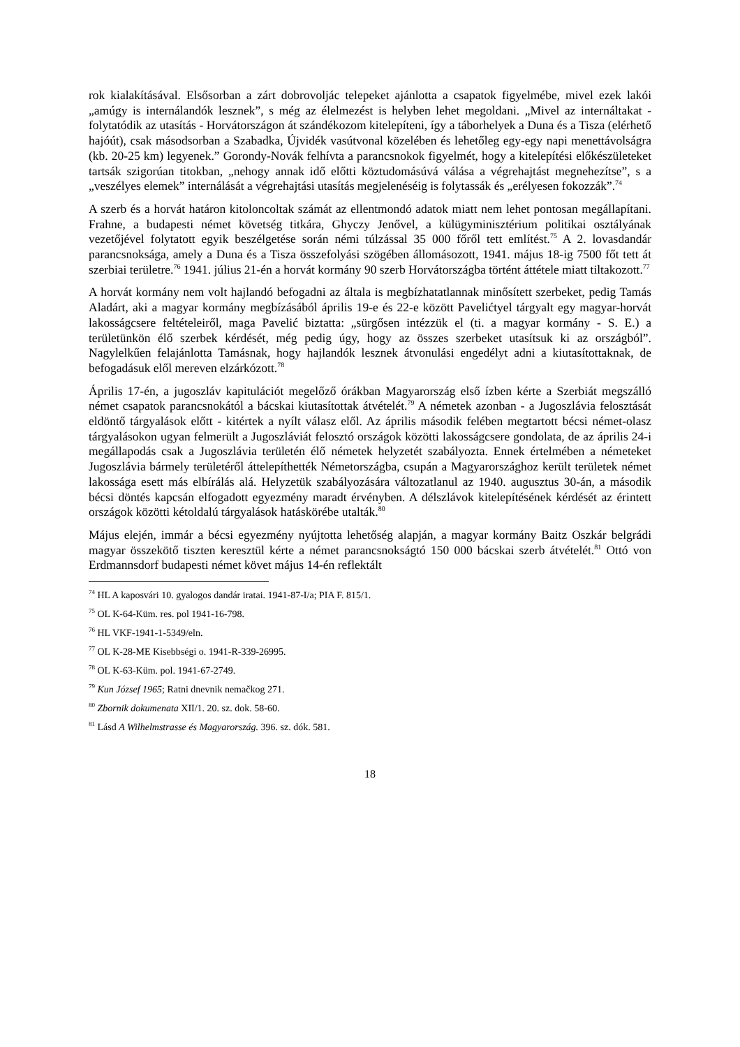rok kialakításával. Elsősorban a zárt dobrovoljác telepeket ajánlotta a csapatok figyelmébe, mivel ezek lakói „amúgy is internálandók lesznek”, s még az élelmezést is helyben lehet megoldani. „Mivel az internáltakat - folytatódik az utasítás - Horvátországon át szándékozom kitelepíteni, így a táborhelyek a Duna és a Tisza (elérhető hajóút), csak másodsorban a Szabadka, Újvidék vasútvonal közelében és lehetőleg egy-egy napi menettávolságra (kb. 20-25 km) legyenek.” Gorondy-Novák felhívta a parancsnokok figyelmét, hogy a kitelepítési előkészületeket tartsák szigorúan titokban, „nehogy annak idő előtti köztudomásúvá válása a végrehajtást megnehezítse”, s a „veszélyes elemek” internálását a végrehajtási utasítás megjelenéséig is folytassák és „erélyesen fokozzák”.<sup>74</sup>
A szerb és a horvát határon kitoloncoltak számát az ellentmondó adatok miatt nem lehet pontosan megállapítani. Frahne, a budapesti német követség titkára, Ghyczy Jenővel, a külügyminisztérium politikai osztályának vezetőjével folytatott egyik beszélgetése során némi túlzással 35 000 főről tett említést.<sup>75</sup> A 2. lovasdandár parancsnoksága, amely a Duna és a Tisza összefolyási szögében állomásozott, 1941. május 18-ig 7500 főt tett át szerbiai területre.<sup>76</sup> 1941. július 21-én a horvát kormány 90 szerb Horvátországba történt áttétele miatt tiltakozott.<sup>77</sup>
A horvát kormány nem volt hajlandó befogadni az általa is megbízhatatlannak minősített szerbeket, pedig Tamás Aladárt, aki a magyar kormány megbízásából április 19-e és 22-e között Pavelićtyel tárgyalt egy magyar-horvát lakosságcsere feltételeiről, maga Pavelić biztatta: „sürgősen intézzük el (ti. a magyar kormány - S. E.) a területünkön élő szerbek kérdését, még pedig úgy, hogy az összes szerbeket utasítsuk ki az országból”. Nagylelkűen felajánlotta Tamásnak, hogy hajlandók lesznek átvonulási engedélyt adni a kiutasítottaknak, de befogadásuk elől mereven elzárkózott.<sup>78</sup>
Április 17-én, a jugoszláv kapitulációt megelőző órákban Magyarország első ízben kérte a Szerbiát megszálló német csapatok parancsnokától a bácskai kiutasítottak átvételét.<sup>79</sup> A németek azonban - a Jugoszlávia felosztását eldöntő tárgyalások előtt - kitértek a nyílt válasz elől. Az április második felében megtartott bécsi német-olasz tárgyalásokon ugyan felmerült a Jugoszláviát felosztó országok közötti lakosságcsere gondolata, de az április 24-i megállapodás csak a Jugoszlávia területén élő németek helyzetét szabályozta. Ennek értelmében a németeket Jugoszlávia bármely területéről áttelepíthették Németországba, csupán a Magyarországhoz került területek német lakossága esett más elbírálás alá. Helyzetük szabályozására változatlanul az 1940. augusztus 30-án, a második bécsi döntés kapcsán elfogadott egyezmény maradt érvényben. A délszlávok kitelepítésének kérdését az érintett országok közötti kétoldalú tárgyalások hatáskörébe utalták.<sup>80</sup>
Május elején, immár a bécsi egyezmény nyújtotta lehetőség alapján, a magyar kormány Baitz Oszkár belgrádi magyar összekötő tiszten keresztül kérte a német parancsnokságtó 150 000 bácskai szerb átvételét.<sup>81</sup> Ottó von Erdmannsdorf budapesti német követ május 14-én reflektált
<sup>74</sup> HL A kaposvári 10. gyalogos dandár iratai. 1941-87-I/a; PIA F. 815/1.
<sup>75</sup> OL K-64-Küm. res. pol 1941-16-798.
<sup>76</sup> HL VKF-1941-1-5349/eln.
<sup>77</sup> OL K-28-ME Kisebbségi o. 1941-R-339-26995.
<sup>78</sup> OL K-63-Küm. pol. 1941-67-2749.
<sup>79</sup> Kun József 1965; Ratni dnevnik nemačkog 271.
<sup>80</sup> Zbornik dokumenata XII/1. 20. sz. dok. 58-60.
<sup>81</sup> Lásd A Wilhelmstrasse és Magyarország. 396. sz. dók. 581.
18